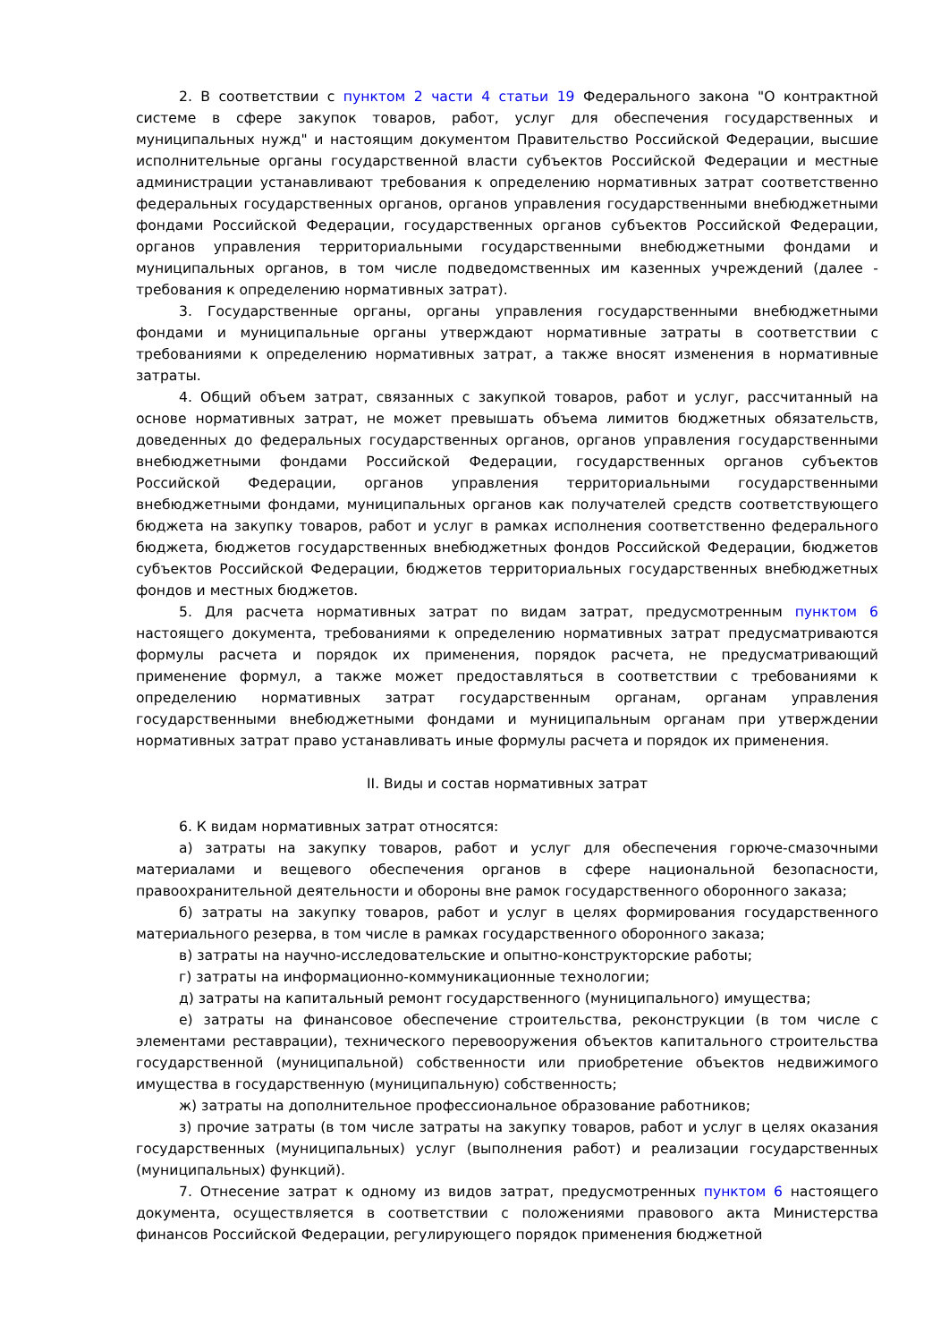2. В соответствии с пунктом 2 части 4 статьи 19 Федерального закона "О контрактной системе в сфере закупок товаров, работ, услуг для обеспечения государственных и муниципальных нужд" и настоящим документом Правительство Российской Федерации, высшие исполнительные органы государственной власти субъектов Российской Федерации и местные администрации устанавливают требования к определению нормативных затрат соответственно федеральных государственных органов, органов управления государственными внебюджетными фондами Российской Федерации, государственных органов субъектов Российской Федерации, органов управления территориальными государственными внебюджетными фондами и муниципальных органов, в том числе подведомственных им казенных учреждений (далее - требования к определению нормативных затрат).
3. Государственные органы, органы управления государственными внебюджетными фондами и муниципальные органы утверждают нормативные затраты в соответствии с требованиями к определению нормативных затрат, а также вносят изменения в нормативные затраты.
4. Общий объем затрат, связанных с закупкой товаров, работ и услуг, рассчитанный на основе нормативных затрат, не может превышать объема лимитов бюджетных обязательств, доведенных до федеральных государственных органов, органов управления государственными внебюджетными фондами Российской Федерации, государственных органов субъектов Российской Федерации, органов управления территориальными государственными внебюджетными фондами, муниципальных органов как получателей средств соответствующего бюджета на закупку товаров, работ и услуг в рамках исполнения соответственно федерального бюджета, бюджетов государственных внебюджетных фондов Российской Федерации, бюджетов субъектов Российской Федерации, бюджетов территориальных государственных внебюджетных фондов и местных бюджетов.
5. Для расчета нормативных затрат по видам затрат, предусмотренным пунктом 6 настоящего документа, требованиями к определению нормативных затрат предусматриваются формулы расчета и порядок их применения, порядок расчета, не предусматривающий применение формул, а также может предоставляться в соответствии с требованиями к определению нормативных затрат государственным органам, органам управления государственными внебюджетными фондами и муниципальным органам при утверждении нормативных затрат право устанавливать иные формулы расчета и порядок их применения.
II. Виды и состав нормативных затрат
6. К видам нормативных затрат относятся:
а) затраты на закупку товаров, работ и услуг для обеспечения горюче-смазочными материалами и вещевого обеспечения органов в сфере национальной безопасности, правоохранительной деятельности и обороны вне рамок государственного оборонного заказа;
б) затраты на закупку товаров, работ и услуг в целях формирования государственного материального резерва, в том числе в рамках государственного оборонного заказа;
в) затраты на научно-исследовательские и опытно-конструкторские работы;
г) затраты на информационно-коммуникационные технологии;
д) затраты на капитальный ремонт государственного (муниципального) имущества;
е) затраты на финансовое обеспечение строительства, реконструкции (в том числе с элементами реставрации), технического перевооружения объектов капитального строительства государственной (муниципальной) собственности или приобретение объектов недвижимого имущества в государственную (муниципальную) собственность;
ж) затраты на дополнительное профессиональное образование работников;
з) прочие затраты (в том числе затраты на закупку товаров, работ и услуг в целях оказания государственных (муниципальных) услуг (выполнения работ) и реализации государственных (муниципальных) функций).
7. Отнесение затрат к одному из видов затрат, предусмотренных пунктом 6 настоящего документа, осуществляется в соответствии с положениями правового акта Министерства финансов Российской Федерации, регулирующего порядок применения бюджетной